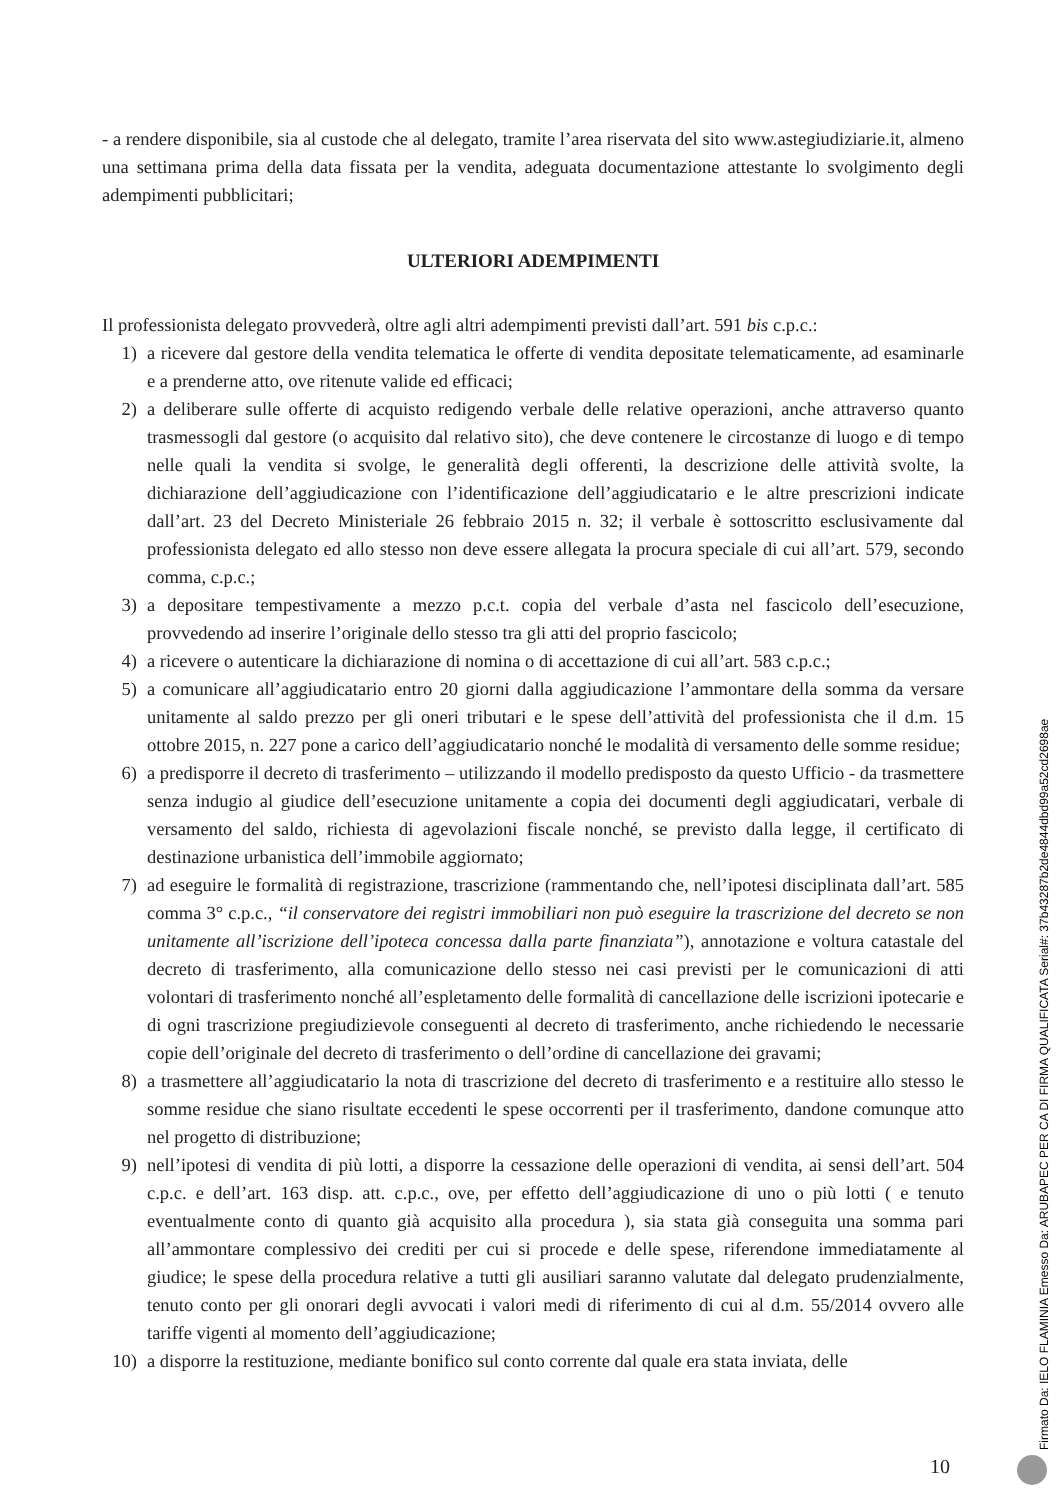- a rendere disponibile, sia al custode che al delegato, tramite l’area riservata del sito www.astegiudiziarie.it, almeno una settimana prima della data fissata per la vendita, adeguata documentazione attestante lo svolgimento degli adempimenti pubblicitari;
ULTERIORI ADEMPIMENTI
Il professionista delegato provvederà, oltre agli altri adempimenti previsti dall’art. 591 bis c.p.c.:
1) a ricevere dal gestore della vendita telematica le offerte di vendita depositate telematicamente, ad esaminarle e a prenderne atto, ove ritenute valide ed efficaci;
2) a deliberare sulle offerte di acquisto redigendo verbale delle relative operazioni, anche attraverso quanto trasmessogli dal gestore (o acquisito dal relativo sito), che deve contenere le circostanze di luogo e di tempo nelle quali la vendita si svolge, le generalità degli offerenti, la descrizione delle attività svolte, la dichiarazione dell’aggiudicazione con l’identificazione dell’aggiudicatario e le altre prescrizioni indicate dall’art. 23 del Decreto Ministeriale 26 febbraio 2015 n. 32; il verbale è sottoscritto esclusivamente dal professionista delegato ed allo stesso non deve essere allegata la procura speciale di cui all’art. 579, secondo comma, c.p.c.;
3) a depositare tempestivamente a mezzo p.c.t. copia del verbale d’asta nel fascicolo dell’esecuzione, provvedendo ad inserire l’originale dello stesso tra gli atti del proprio fascicolo;
4) a ricevere o autenticare la dichiarazione di nomina o di accettazione di cui all’art. 583 c.p.c.;
5) a comunicare all’aggiudicatario entro 20 giorni dalla aggiudicazione l’ammontare della somma da versare unitamente al saldo prezzo per gli oneri tributari e le spese dell’attività del professionista che il d.m. 15 ottobre 2015, n. 227 pone a carico dell’aggiudicatario nonché le modalità di versamento delle somme residue;
6) a predisporre il decreto di trasferimento – utilizzando il modello predisposto da questo Ufficio - da trasmettere senza indugio al giudice dell’esecuzione unitamente a copia dei documenti degli aggiudicatari, verbale di versamento del saldo, richiesta di agevolazioni fiscale nonché, se previsto dalla legge, il certificato di destinazione urbanistica dell’immobile aggiornato;
7) ad eseguire le formalità di registrazione, trascrizione (rammentando che, nell’ipotesi disciplinata dall’art. 585 comma 3° c.p.c., “il conservatore dei registri immobiliari non può eseguire la trascrizione del decreto se non unitamente all’iscrizione dell’ipoteca concessa dalla parte finanziata”), annotazione e voltura catastale del decreto di trasferimento, alla comunicazione dello stesso nei casi previsti per le comunicazioni di atti volontari di trasferimento nonché all’espletamento delle formalità di cancellazione delle iscrizioni ipotecarie e di ogni trascrizione pregiudizievole conseguenti al decreto di trasferimento, anche richiedendo le necessarie copie dell’originale del decreto di trasferimento o dell’ordine di cancellazione dei gravami;
8) a trasmettere all’aggiudicatario la nota di trascrizione del decreto di trasferimento e a restituire allo stesso le somme residue che siano risultate eccedenti le spese occorrenti per il trasferimento, dandone comunque atto nel progetto di distribuzione;
9) nell’ipotesi di vendita di più lotti, a disporre la cessazione delle operazioni di vendita, ai sensi dell’art. 504 c.p.c. e dell’art. 163 disp. att. c.p.c., ove, per effetto dell’aggiudicazione di uno o più lotti ( e tenuto eventualmente conto di quanto già acquisito alla procedura ), sia stata già conseguita una somma pari all’ammontare complessivo dei crediti per cui si procede e delle spese, riferendone immediatamente al giudice; le spese della procedura relative a tutti gli ausiliari saranno valutate dal delegato prudenzialmente, tenuto conto per gli onorari degli avvocati i valori medi di riferimento di cui al d.m. 55/2014 ovvero alle tariffe vigenti al momento dell’aggiudicazione;
10) a disporre la restituzione, mediante bonifico sul conto corrente dal quale era stata inviata, delle
10 Firmato Da: IELO FLAMINIA Emesso Da: ARUBAPEC PER CA DI FIRMA QUALIFICATA Serial#: 37b43287b2de4844dbd99a52cd2698ae